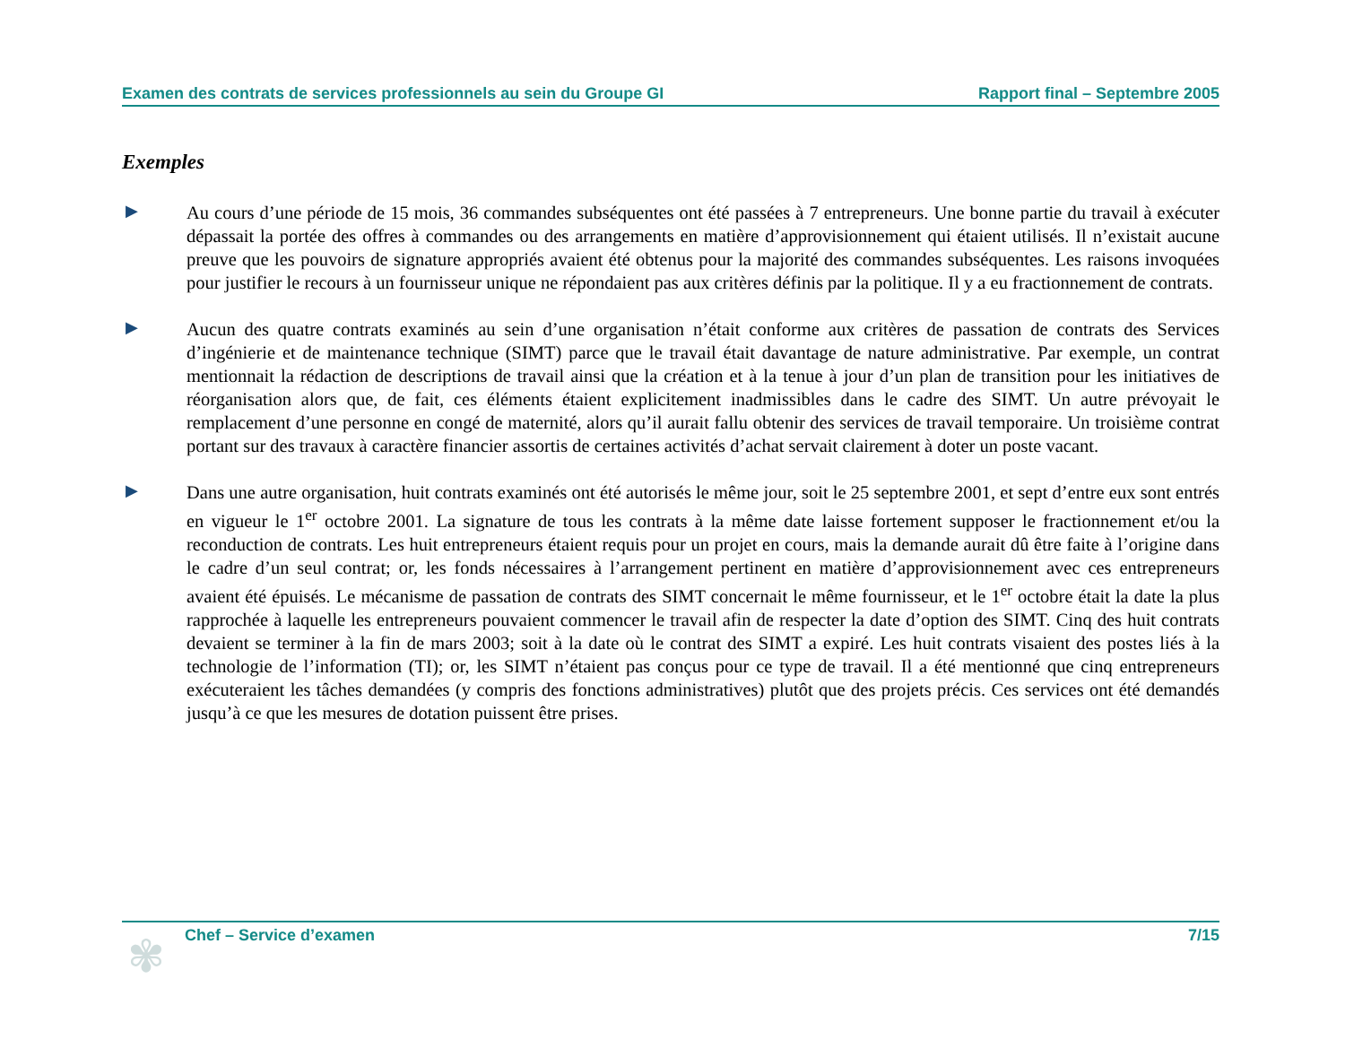Examen des contrats de services professionnels au sein du Groupe GI Rapport final – Septembre 2005
Exemples
▶
Au cours d’une période de 15 mois, 36 commandes subséquentes ont été passées à 7 entrepreneurs. Une bonne partie du travail à exécuter dépassait la portée des offres à commandes ou des arrangements en matière d’approvisionnement qui étaient utilisés. Il n’existait aucune preuve que les pouvoirs de signature appropriés avaient été obtenus pour la majorité des commandes subséquentes. Les raisons invoquées pour justifier le recours à un fournisseur unique ne répondaient pas aux critères définis par la politique. Il y a eu fractionnement de contrats.
▶
Aucun des quatre contrats examinés au sein d’une organisation n’était conforme aux critères de passation de contrats des Services d’ingénierie et de maintenance technique (SIMT) parce que le travail était davantage de nature administrative. Par exemple, un contrat mentionnait la rédaction de descriptions de travail ainsi que la création et à la tenue à jour d’un plan de transition pour les initiatives de réorganisation alors que, de fait, ces éléments étaient explicitement inadmissibles dans le cadre des SIMT. Un autre prévoyait le remplacement d’une personne en congé de maternité, alors qu’il aurait fallu obtenir des services de travail temporaire. Un troisième contrat portant sur des travaux à caractère financier assortis de certaines activités d’achat servait clairement à doter un poste vacant.
▶
Dans une autre organisation, huit contrats examinés ont été autorisés le même jour, soit le 25 septembre 2001, et sept d’entre eux sont entrés en vigueur le 1<sup>er</sup> octobre 2001. La signature de tous les contrats à la même date laisse fortement supposer le fractionnement et/ou la reconduction de contrats. Les huit entrepreneurs étaient requis pour un projet en cours, mais la demande aurait dû être faite à l’origine dans le cadre d’un seul contrat; or, les fonds nécessaires à l’arrangement pertinent en matière d’approvisionnement avec ces entrepreneurs avaient été épuisés. Le mécanisme de passation de contrats des SIMT concernait le même fournisseur, et le 1<sup>er</sup> octobre était la date la plus rapprochée à laquelle les entrepreneurs pouvaient commencer le travail afin de respecter la date d’option des SIMT. Cinq des huit contrats devaient se terminer à la fin de mars 2003; soit à la date où le contrat des SIMT a expiré. Les huit contrats visaient des postes liés à la technologie de l’information (TI); or, les SIMT n’étaient pas conçus pour ce type de travail. Il a été mentionné que cinq entrepreneurs exécuteraient les tâches demandées (y compris des fonctions administratives) plutôt que des projets précis. Ces services ont été demandés jusqu’à ce que les mesures de dotation puissent être prises.
✾
Chef – Service d’examen 7/15